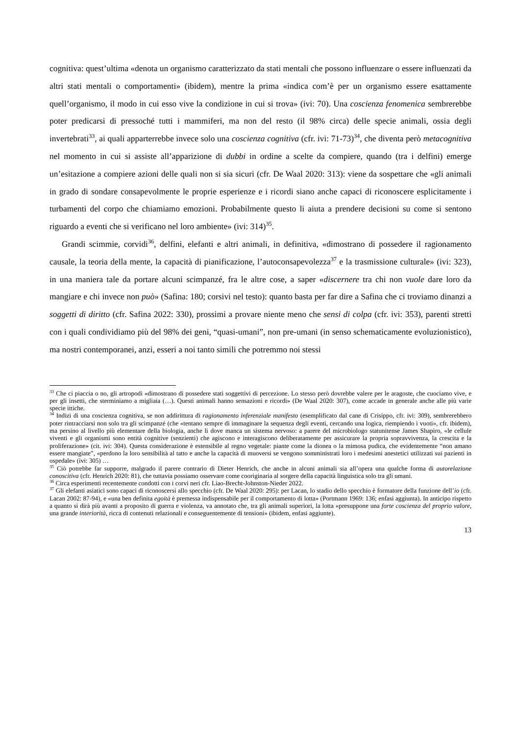cognitiva: quest’ultima «denota un organismo caratterizzato da stati mentali che possono influenzare o essere influenzati da altri stati mentali o comportamenti» (ibidem), mentre la prima «indica com’è per un organismo essere esattamente quell’organismo, il modo in cui esso vive la condizione in cui si trova» (ivi: 70). Una coscienza fenomenica sembrerebbe poter predicarsi di pressoché tutti i mammiferi, ma non del resto (il 98% circa) delle specie animali, ossia degli invertebrati<sup>33</sup>, ai quali apparterrebbe invece solo una coscienza cognitiva (cfr. ivi: 71-73)<sup>34</sup>, che diventa però metacognitiva nel momento in cui si assiste all’apparizione di dubbi in ordine a scelte da compiere, quando (tra i delfini) emerge un’esitazione a compiere azioni delle quali non si sia sicuri (cfr. De Waal 2020: 313): viene da sospettare che «gli animali in grado di sondare consapevolmente le proprie esperienze e i ricordi siano anche capaci di riconoscere esplicitamente i turbamenti del corpo che chiamiamo emozioni. Probabilmente questo li aiuta a prendere decisioni su come si sentono riguardo a eventi che si verificano nel loro ambiente» (ivi: 314)<sup>35</sup>.
Grandi scimmie, corvidi<sup>36</sup>, delfini, elefanti e altri animali, in definitiva, «dimostrano di possedere il ragionamento causale, la teoria della mente, la capacità di pianificazione, l’autoconsapevolezza<sup>37</sup> e la trasmissione culturale» (ivi: 323), in una maniera tale da portare alcuni scimpanzé, fra le altre cose, a saper «discernere tra chi non vuole dare loro da mangiare e chi invece non può» (Safina: 180; corsivi nel testo): quanto basta per far dire a Safina che ci troviamo dinanzi a soggetti di diritto (cfr. Safina 2022: 330), prossimi a provare niente meno che sensi di colpa (cfr. ivi: 353), parenti stretti con i quali condividiamo più del 98% dei geni, “quasi-umani”, non pre-umani (in senso schematicamente evoluzionistico), ma nostri contemporanei, anzi, esseri a noi tanto simili che potremmo noi stessi
<sup>33</sup> Che ci piaccia o no, gli artropodi «dimostrano di possedere stati soggettivi di percezione. Lo stesso però dovrebbe valere per le aragoste, che cuociamo vive, e per gli insetti, che sterminiamo a migliaia (…). Questi animali hanno sensazioni e ricordi» (De Waal 2020: 307), come accade in generale anche alle più varie specie ittiche.
<sup>34</sup> Indizi di una coscienza cognitiva, se non addirittura di ragionamento inferenziale manifesto (esemplificato dal cane di Crisippo, cfr. ivi: 309), sembrerebbero poter rintracciarsi non solo tra gli scimpanzé (che «tentano sempre di immaginare la sequenza degli eventi, cercando una logica, riempiendo i vuoti», cfr. ibidem), ma persino al livello più elementare della biologia, anche lì dove manca un sistema nervoso: a parere del microbiologo statunitense James Shapiro, «le cellule viventi e gli organismi sono entità cognitive (senzienti) che agiscono e interagiscono deliberatamente per assicurare la propria sopravvivenza, la crescita e la proliferazione» (cit. ivi: 304). Questa considerazione è estensibile al regno vegetale: piante come la dionea o la mimosa pudica, che evidentemente “non amano essere mangiate”, «perdono la loro sensibilità al tatto e anche la capacità di muoversi se vengono somministrati loro i medesimi anestetici utilizzati sui pazienti in ospedale» (ivi: 305) …
<sup>35</sup> Ciò potrebbe far supporre, malgrado il parere contrario di Dieter Henrich, che anche in alcuni animali sia all’opera una qualche forma di autorelazione conoscitiva (cfr. Henrich 2020: 81), che tuttavia possiamo osservare come cooriginaria al sorgere della capacità linguistica solo tra gli umani.
<sup>36</sup> Circa esperimenti recentemente condotti con i corvi neri cfr. Liao-Brecht-Johnston-Nieder 2022.
<sup>37</sup> Gli elefanti asiatici sono capaci di riconoscersi allo specchio (cfr. De Waal 2020: 295): per Lacan, lo stadio dello specchio è formatore della funzione dell’io (cfr. Lacan 2002: 87-94), e «una ben definita egoità è premessa indispensabile per il comportamento di lotta» (Portmann 1969: 136; enfasi aggiunta). In anticipo rispetto a quanto si dirà più avanti a proposito di guerra e violenza, va annotato che, tra gli animali superiori, la lotta «presuppone una forte coscienza del proprio valore, una grande interiorità, ricca di contenuti relazionali e conseguentemente di tensioni» (ibidem, enfasi aggiunte).
13